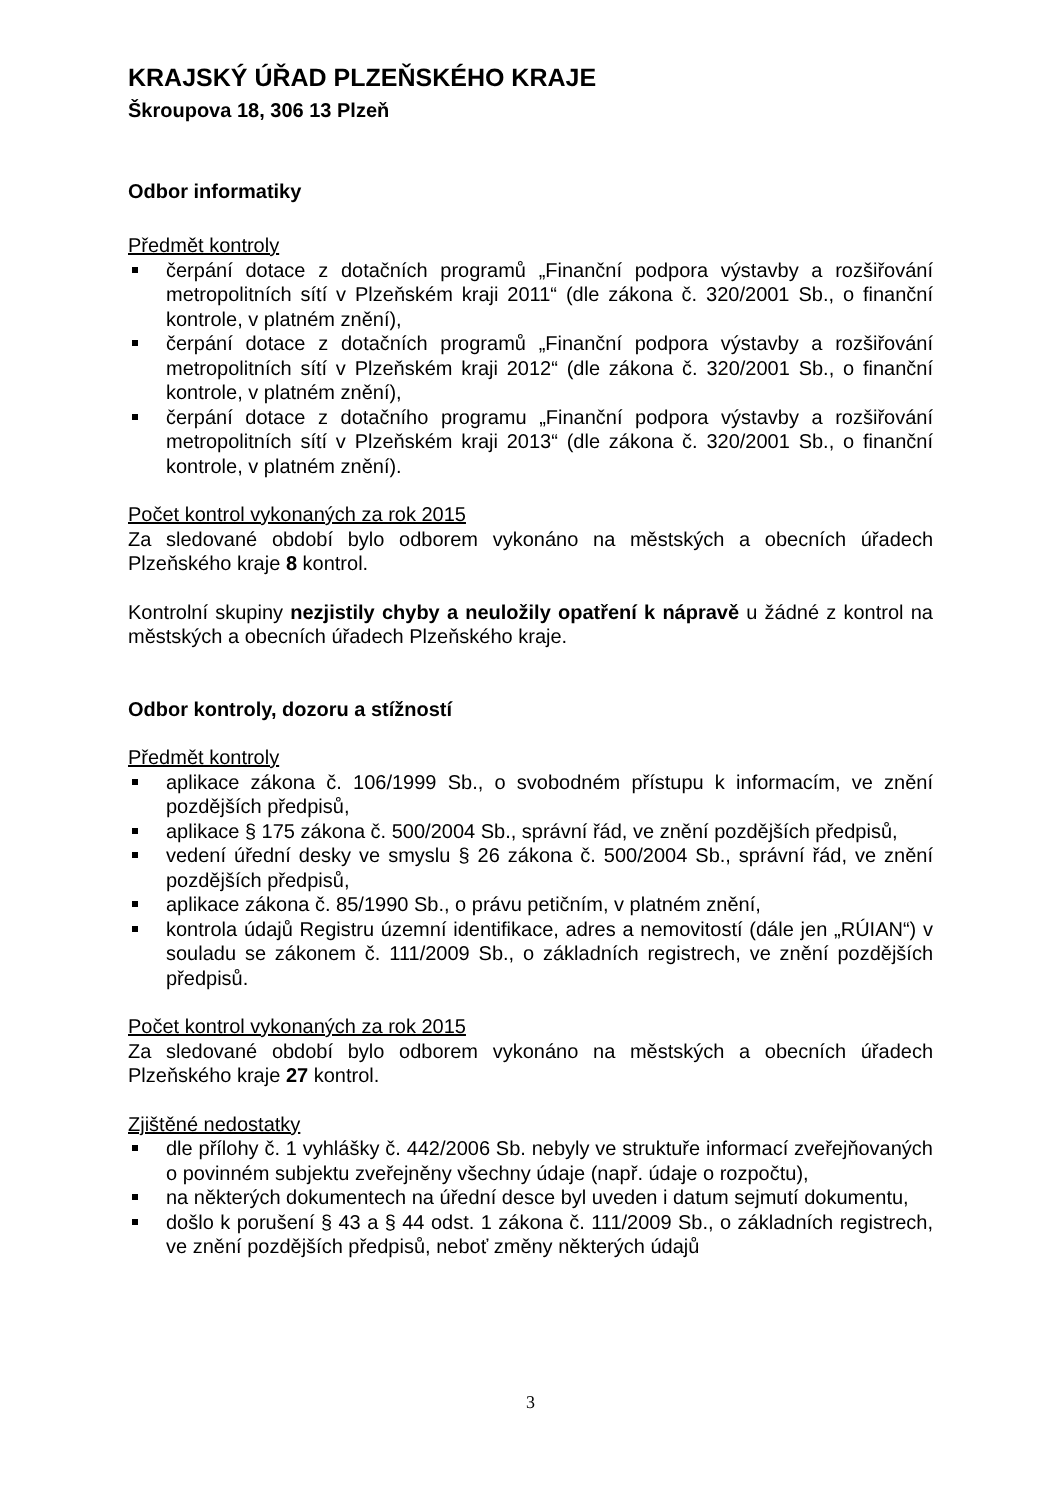KRAJSKÝ ÚŘAD PLZEŇSKÉHO KRAJE
Škroupova 18, 306 13 Plzeň
Odbor informatiky
Předmět kontroly
čerpání dotace z dotačních programů „Finanční podpora výstavby a rozšiřování metropolitních sítí v Plzeňském kraji 2011“ (dle zákona č. 320/2001 Sb., o finanční kontrole, v platném znění),
čerpání dotace z dotačních programů „Finanční podpora výstavby a rozšiřování metropolitních sítí v Plzeňském kraji 2012“ (dle zákona č. 320/2001 Sb., o finanční kontrole, v platném znění),
čerpání dotace z dotačního programu „Finanční podpora výstavby a rozšiřování metropolitních sítí v Plzeňském kraji 2013“ (dle zákona č. 320/2001 Sb., o finanční kontrole, v platném znění).
Počet kontrol vykonaných za rok 2015
Za sledované období bylo odborem vykonáno na městských a obecních úřadech Plzeňského kraje 8 kontrol.
Kontrolní skupiny nezjistily chyby a neuložily opatření k nápravě u žádné z kontrol na městských a obecních úřadech Plzeňského kraje.
Odbor kontroly, dozoru a stížností
Předmět kontroly
aplikace zákona č. 106/1999 Sb., o svobodném přístupu k informacím, ve znění pozdějších předpisů,
aplikace § 175 zákona č. 500/2004 Sb., správní řád, ve znění pozdějších předpisů,
vedení úřední desky ve smyslu § 26 zákona č. 500/2004 Sb., správní řád, ve znění pozdějších předpisů,
aplikace zákona č. 85/1990 Sb., o právu petičním, v platném znění,
kontrola údajů Registru územní identifikace, adres a nemovitostí (dále jen „RÚIAN“) v souladu se zákonem č. 111/2009 Sb., o základních registrech, ve znění pozdějších předpisů.
Počet kontrol vykonaných za rok 2015
Za sledované období bylo odborem vykonáno na městských a obecních úřadech Plzeňského kraje 27 kontrol.
Zjištěné nedostatky
dle přílohy č. 1 vyhlášky č. 442/2006 Sb. nebyly ve struktuře informací zveřejňovaných o povinném subjektu zveřejněny všechny údaje (např. údaje o rozpočtu),
na některých dokumentech na úřední desce byl uveden i datum sejmutí dokumentu,
došlo k porušení § 43 a § 44 odst. 1 zákona č. 111/2009 Sb., o základních registrech, ve znění pozdějších předpisů, neboť změny některých údajů
3